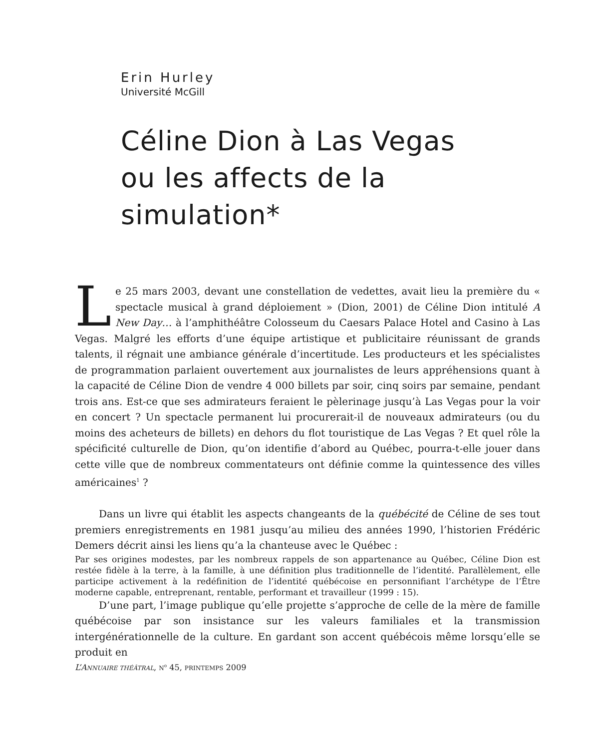Erin Hurley
Université McGill
Céline Dion à Las Vegas
ou les affects de la
simulation*
Le 25 mars 2003, devant une constellation de vedettes, avait lieu la première du « spectacle musical à grand déploiement » (Dion, 2001) de Céline Dion intitulé A New Day… à l’amphithéâtre Colosseum du Caesars Palace Hotel and Casino à Las Vegas. Malgré les efforts d’une équipe artistique et publicitaire réunissant de grands talents, il régnait une ambiance générale d’incertitude. Les producteurs et les spécialistes de programmation parlaient ouvertement aux journalistes de leurs appréhensions quant à la capacité de Céline Dion de vendre 4 000 billets par soir, cinq soirs par semaine, pendant trois ans. Est-ce que ses admirateurs feraient le pèlerinage jusqu’à Las Vegas pour la voir en concert ? Un spectacle permanent lui procurerait-il de nouveaux admirateurs (ou du moins des acheteurs de billets) en dehors du flot touristique de Las Vegas ? Et quel rôle la spécificité culturelle de Dion, qu’on identifie d’abord au Québec, pourra-t-elle jouer dans cette ville que de nombreux commentateurs ont définie comme la quintessence des villes américaines<sup>1</sup> ?
Dans un livre qui établit les aspects changeants de la québécité de Céline de ses tout premiers enregistrements en 1981 jusqu’au milieu des années 1990, l’historien Frédéric Demers décrit ainsi les liens qu’a la chanteuse avec le Québec :
Par ses origines modestes, par les nombreux rappels de son appartenance au Québec, Céline Dion est restée fidèle à la terre, à la famille, à une définition plus traditionnelle de l’identité. Parallèlement, elle participe activement à la redéfinition de l’identité québécoise en personnifiant l’archétype de l’Être moderne capable, entreprenant, rentable, performant et travailleur (1999 : 15).
D’une part, l’image publique qu’elle projette s’approche de celle de la mère de famille québécoise par son insistance sur les valeurs familiales et la transmission intergénérationnelle de la culture. En gardant son accent québécois même lorsqu’elle se produit en
L’ANNUAIRE THÉÂTRAL, N<sup>o</sup> 45, PRINTEMPS 2009